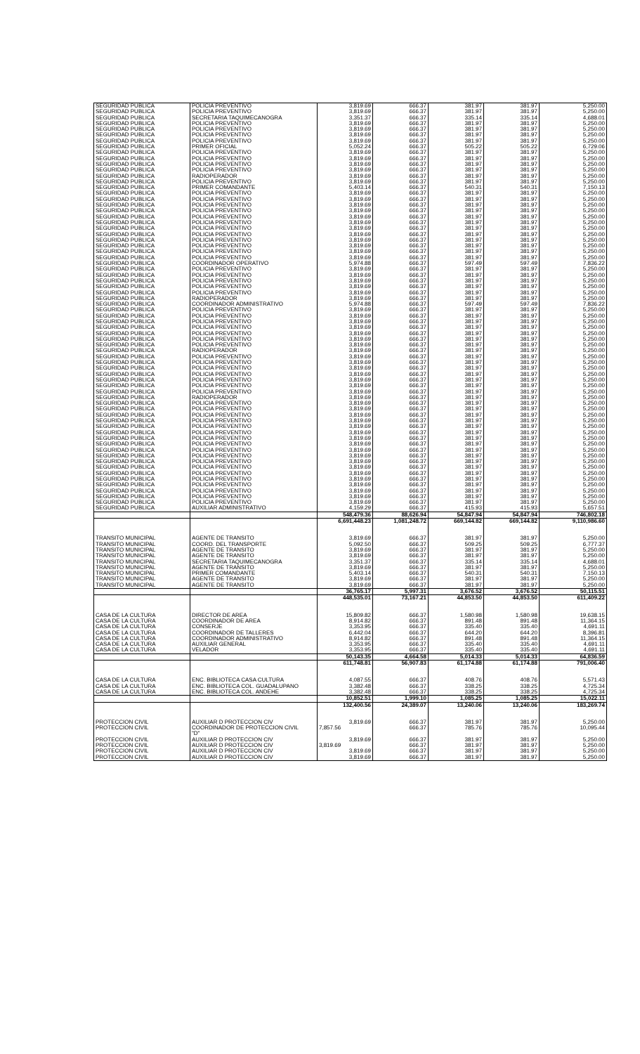| SEGURIDAD PUBLICA | POLICIA PREVENTIVO | 3,819.69 | 666.37 | 381.97 | 381.97 | 5,250.00 |
| SEGURIDAD PUBLICA | POLICIA PREVENTIVO | 3,819.69 | 666.37 | 381.97 | 381.97 | 5,250.00 |
| SEGURIDAD PUBLICA | SECRETARIA TAQUIMECANOGRA | 3,351.37 | 666.37 | 335.14 | 335.14 | 4,688.01 |
| SEGURIDAD PUBLICA | POLICIA PREVENTIVO | 3,819.69 | 666.37 | 381.97 | 381.97 | 5,250.00 |
| SEGURIDAD PUBLICA | POLICIA PREVENTIVO | 3,819.69 | 666.37 | 381.97 | 381.97 | 5,250.00 |
| SEGURIDAD PUBLICA | POLICIA PREVENTIVO | 3,819.69 | 666.37 | 381.97 | 381.97 | 5,250.00 |
| SEGURIDAD PUBLICA | POLICIA PREVENTIVO | 3,819.69 | 666.37 | 381.97 | 381.97 | 5,250.00 |
| SEGURIDAD PUBLICA | PRIMER OFICIAL | 5,052.24 | 666.37 | 505.22 | 505.22 | 6,729.06 |
| SEGURIDAD PUBLICA | POLICIA PREVENTIVO | 3,819.69 | 666.37 | 381.97 | 381.97 | 5,250.00 |
| SEGURIDAD PUBLICA | POLICIA PREVENTIVO | 3,819.69 | 666.37 | 381.97 | 381.97 | 5,250.00 |
| SEGURIDAD PUBLICA | POLICIA PREVENTIVO | 3,819.69 | 666.37 | 381.97 | 381.97 | 5,250.00 |
| SEGURIDAD PUBLICA | POLICIA PREVENTIVO | 3,819.69 | 666.37 | 381.97 | 381.97 | 5,250.00 |
| SEGURIDAD PUBLICA | RADIOPERADOR | 3,819.69 | 666.37 | 381.97 | 381.97 | 5,250.00 |
| SEGURIDAD PUBLICA | POLICIA PREVENTIVO | 3,819.69 | 666.37 | 381.97 | 381.97 | 5,250.00 |
| SEGURIDAD PUBLICA | PRIMER COMANDANTE | 5,403.14 | 666.37 | 540.31 | 540.31 | 7,150.13 |
| SEGURIDAD PUBLICA | POLICIA PREVENTIVO | 3,819.69 | 666.37 | 381.97 | 381.97 | 5,250.00 |
| SEGURIDAD PUBLICA | POLICIA PREVENTIVO | 3,819.69 | 666.37 | 381.97 | 381.97 | 5,250.00 |
| SEGURIDAD PUBLICA | POLICIA PREVENTIVO | 3,819.69 | 666.37 | 381.97 | 381.97 | 5,250.00 |
| SEGURIDAD PUBLICA | POLICIA PREVENTIVO | 3,819.69 | 666.37 | 381.97 | 381.97 | 5,250.00 |
| SEGURIDAD PUBLICA | POLICIA PREVENTIVO | 3,819.69 | 666.37 | 381.97 | 381.97 | 5,250.00 |
| SEGURIDAD PUBLICA | POLICIA PREVENTIVO | 3,819.69 | 666.37 | 381.97 | 381.97 | 5,250.00 |
| SEGURIDAD PUBLICA | POLICIA PREVENTIVO | 3,819.69 | 666.37 | 381.97 | 381.97 | 5,250.00 |
| SEGURIDAD PUBLICA | POLICIA PREVENTIVO | 3,819.69 | 666.37 | 381.97 | 381.97 | 5,250.00 |
| SEGURIDAD PUBLICA | POLICIA PREVENTIVO | 3,819.69 | 666.37 | 381.97 | 381.97 | 5,250.00 |
| SEGURIDAD PUBLICA | POLICIA PREVENTIVO | 3,819.69 | 666.37 | 381.97 | 381.97 | 5,250.00 |
| SEGURIDAD PUBLICA | POLICIA PREVENTIVO | 3,819.69 | 666.37 | 381.97 | 381.97 | 5,250.00 |
| SEGURIDAD PUBLICA | POLICIA PREVENTIVO | 3,819.69 | 666.37 | 381.97 | 381.97 | 5,250.00 |
| SEGURIDAD PUBLICA | COORDINADOR OPERATIVO | 5,974.88 | 666.37 | 597.49 | 597.49 | 7,836.22 |
| SEGURIDAD PUBLICA | POLICIA PREVENTIVO | 3,819.69 | 666.37 | 381.97 | 381.97 | 5,250.00 |
| SEGURIDAD PUBLICA | POLICIA PREVENTIVO | 3,819.69 | 666.37 | 381.97 | 381.97 | 5,250.00 |
| SEGURIDAD PUBLICA | POLICIA PREVENTIVO | 3,819.69 | 666.37 | 381.97 | 381.97 | 5,250.00 |
| SEGURIDAD PUBLICA | POLICIA PREVENTIVO | 3,819.69 | 666.37 | 381.97 | 381.97 | 5,250.00 |
| SEGURIDAD PUBLICA | POLICIA PREVENTIVO | 3,819.69 | 666.37 | 381.97 | 381.97 | 5,250.00 |
| SEGURIDAD PUBLICA | RADIOPERADOR | 3,819.69 | 666.37 | 381.97 | 381.97 | 5,250.00 |
| SEGURIDAD PUBLICA | COORDINADOR ADMINISTRATIVO | 5,974.88 | 666.37 | 597.49 | 597.49 | 7,836.22 |
| SEGURIDAD PUBLICA | POLICIA PREVENTIVO | 3,819.69 | 666.37 | 381.97 | 381.97 | 5,250.00 |
| SEGURIDAD PUBLICA | POLICIA PREVENTIVO | 3,819.69 | 666.37 | 381.97 | 381.97 | 5,250.00 |
| SEGURIDAD PUBLICA | POLICIA PREVENTIVO | 3,819.69 | 666.37 | 381.97 | 381.97 | 5,250.00 |
| SEGURIDAD PUBLICA | POLICIA PREVENTIVO | 3,819.69 | 666.37 | 381.97 | 381.97 | 5,250.00 |
| SEGURIDAD PUBLICA | POLICIA PREVENTIVO | 3,819.69 | 666.37 | 381.97 | 381.97 | 5,250.00 |
| SEGURIDAD PUBLICA | POLICIA PREVENTIVO | 3,819.69 | 666.37 | 381.97 | 381.97 | 5,250.00 |
| SEGURIDAD PUBLICA | POLICIA PREVENTIVO | 3,819.69 | 666.37 | 381.97 | 381.97 | 5,250.00 |
| SEGURIDAD PUBLICA | RADIOPERADOR | 3,819.69 | 666.37 | 381.97 | 381.97 | 5,250.00 |
| SEGURIDAD PUBLICA | POLICIA PREVENTIVO | 3,819.69 | 666.37 | 381.97 | 381.97 | 5,250.00 |
| SEGURIDAD PUBLICA | POLICIA PREVENTIVO | 3,819.69 | 666.37 | 381.97 | 381.97 | 5,250.00 |
| SEGURIDAD PUBLICA | POLICIA PREVENTIVO | 3,819.69 | 666.37 | 381.97 | 381.97 | 5,250.00 |
| SEGURIDAD PUBLICA | POLICIA PREVENTIVO | 3,819.69 | 666.37 | 381.97 | 381.97 | 5,250.00 |
| SEGURIDAD PUBLICA | POLICIA PREVENTIVO | 3,819.69 | 666.37 | 381.97 | 381.97 | 5,250.00 |
| SEGURIDAD PUBLICA | POLICIA PREVENTIVO | 3,819.69 | 666.37 | 381.97 | 381.97 | 5,250.00 |
| SEGURIDAD PUBLICA | POLICIA PREVENTIVO | 3,819.69 | 666.37 | 381.97 | 381.97 | 5,250.00 |
| SEGURIDAD PUBLICA | RADIOPERADOR | 3,819.69 | 666.37 | 381.97 | 381.97 | 5,250.00 |
| SEGURIDAD PUBLICA | POLICIA PREVENTIVO | 3,819.69 | 666.37 | 381.97 | 381.97 | 5,250.00 |
| SEGURIDAD PUBLICA | POLICIA PREVENTIVO | 3,819.69 | 666.37 | 381.97 | 381.97 | 5,250.00 |
| SEGURIDAD PUBLICA | POLICIA PREVENTIVO | 3,819.69 | 666.37 | 381.97 | 381.97 | 5,250.00 |
| SEGURIDAD PUBLICA | POLICIA PREVENTIVO | 3,819.69 | 666.37 | 381.97 | 381.97 | 5,250.00 |
| SEGURIDAD PUBLICA | POLICIA PREVENTIVO | 3,819.69 | 666.37 | 381.97 | 381.97 | 5,250.00 |
| SEGURIDAD PUBLICA | POLICIA PREVENTIVO | 3,819.69 | 666.37 | 381.97 | 381.97 | 5,250.00 |
| SEGURIDAD PUBLICA | POLICIA PREVENTIVO | 3,819.69 | 666.37 | 381.97 | 381.97 | 5,250.00 |
| SEGURIDAD PUBLICA | POLICIA PREVENTIVO | 3,819.69 | 666.37 | 381.97 | 381.97 | 5,250.00 |
| SEGURIDAD PUBLICA | POLICIA PREVENTIVO | 3,819.69 | 666.37 | 381.97 | 381.97 | 5,250.00 |
| SEGURIDAD PUBLICA | POLICIA PREVENTIVO | 3,819.69 | 666.37 | 381.97 | 381.97 | 5,250.00 |
| SEGURIDAD PUBLICA | POLICIA PREVENTIVO | 3,819.69 | 666.37 | 381.97 | 381.97 | 5,250.00 |
| SEGURIDAD PUBLICA | POLICIA PREVENTIVO | 3,819.69 | 666.37 | 381.97 | 381.97 | 5,250.00 |
| SEGURIDAD PUBLICA | POLICIA PREVENTIVO | 3,819.69 | 666.37 | 381.97 | 381.97 | 5,250.00 |
| SEGURIDAD PUBLICA | POLICIA PREVENTIVO | 3,819.69 | 666.37 | 381.97 | 381.97 | 5,250.00 |
| SEGURIDAD PUBLICA | POLICIA PREVENTIVO | 3,819.69 | 666.37 | 381.97 | 381.97 | 5,250.00 |
| SEGURIDAD PUBLICA | POLICIA PREVENTIVO | 3,819.69 | 666.37 | 381.97 | 381.97 | 5,250.00 |
| SEGURIDAD PUBLICA | POLICIA PREVENTIVO | 3,819.69 | 666.37 | 381.97 | 381.97 | 5,250.00 |
| SEGURIDAD PUBLICA | POLICIA PREVENTIVO | 3,819.69 | 666.37 | 381.97 | 381.97 | 5,250.00 |
| SEGURIDAD PUBLICA | AUXILIAR ADMINISTRATIVO | 4,159.29 | 666.37 | 415.93 | 415.93 | 5,657.51 |
| | | 548,479.36 | 88,626.94 | 54,847.94 | 54,847.94 | 746,802.18 |
| | | 6,691,448.23 | 1,081,248.72 | 669,144.82 | 669,144.82 | 9,110,986.60 |
| TRANSITO MUNICIPAL | AGENTE DE TRANSITO | 3,819.69 | 666.37 | 381.97 | 381.97 | 5,250.00 |
| TRANSITO MUNICIPAL | COORD. DEL TRANSPORTE | 5,092.50 | 666.37 | 509.25 | 509.25 | 6,777.37 |
| TRANSITO MUNICIPAL | AGENTE DE TRANSITO | 3,819.69 | 666.37 | 381.97 | 381.97 | 5,250.00 |
| TRANSITO MUNICIPAL | AGENTE DE TRANSITO | 3,819.69 | 666.37 | 381.97 | 381.97 | 5,250.00 |
| TRANSITO MUNICIPAL | SECRETARIA TAQUIMECANOGRA | 3,351.37 | 666.37 | 335.14 | 335.14 | 4,688.01 |
| TRANSITO MUNICIPAL | AGENTE DE TRANSITO | 3,819.69 | 666.37 | 381.97 | 381.97 | 5,250.00 |
| TRANSITO MUNICIPAL | PRIMER COMANDANTE | 5,403.14 | 666.37 | 540.31 | 540.31 | 7,150.13 |
| TRANSITO MUNICIPAL | AGENTE DE TRANSITO | 3,819.69 | 666.37 | 381.97 | 381.97 | 5,250.00 |
| TRANSITO MUNICIPAL | AGENTE DE TRANSITO | 3,819.69 | 666.37 | 381.97 | 381.97 | 5,250.00 |
| | | 36,765.17 | 5,997.31 | 3,676.52 | 3,676.52 | 50,115.51 |
| | | 448,535.01 | 73,167.21 | 44,853.50 | 44,853.50 | 611,409.22 |
| CASA DE LA CULTURA | DIRECTOR DE AREA | 15,809.82 | 666.37 | 1,580.98 | 1,580.98 | 19,638.15 |
| CASA DE LA CULTURA | COORDINADOR DE AREA | 8,914.82 | 666.37 | 891.48 | 891.48 | 11,364.15 |
| CASA DE LA CULTURA | CONSERJE | 3,353.95 | 666.37 | 335.40 | 335.40 | 4,691.11 |
| CASA DE LA CULTURA | COORDINADOR DE TALLERES | 6,442.04 | 666.37 | 644.20 | 644.20 | 8,396.81 |
| CASA DE LA CULTURA | COORDINADOR ADMINISTRATIVO | 8,914.82 | 666.37 | 891.48 | 891.48 | 11,364.15 |
| CASA DE LA CULTURA | AUXILIAR GENERAL | 3,353.95 | 666.37 | 335.40 | 335.40 | 4,691.11 |
| CASA DE LA CULTURA | VELADOR | 3,353.95 | 666.37 | 335.40 | 335.40 | 4,691.11 |
| | | 50,143.35 | 4,664.58 | 5,014.33 | 5,014.33 | 64,836.59 |
| | | 611,748.81 | 56,907.83 | 61,174.88 | 61,174.88 | 791,006.40 |
| CASA DE LA CULTURA | ENC. BIBLIOTECA CASA CULTURA | 4,087.55 | 666.37 | 408.76 | 408.76 | 5,571.43 |
| CASA DE LA CULTURA | ENC. BIBLIOTECA COL. GUADALUPANO | 3,382.48 | 666.37 | 338.25 | 338.25 | 4,725.34 |
| CASA DE LA CULTURA | ENC. BIBLIOTECA COL. ANDEHE | 3,382.48 | 666.37 | 338.25 | 338.25 | 4,725.34 |
| | | 10,852.51 | 1,999.10 | 1,085.25 | 1,085.25 | 15,022.11 |
| | | 132,400.56 | 24,389.07 | 13,240.06 | 13,240.06 | 183,269.74 |
| PROTECCION CIVIL | AUXILIAR D PROTECCION CIV | 3,819.69 | 666.37 | 381.97 | 381.97 | 5,250.00 |
| PROTECCION CIVIL | COORDINADOR DE PROTECCION CIVIL "D" | 7,857.56 | 666.37 | 785.76 | 785.76 | 10,095.44 |
| PROTECCION CIVIL | AUXILIAR D PROTECCION CIV | 3,819.69 | 666.37 | 381.97 | 381.97 | 5,250.00 |
| PROTECCION CIVIL | AUXILIAR D PROTECCION CIV | 3,819.69 | 666.37 | 381.97 | 381.97 | 5,250.00 |
| PROTECCION CIVIL | AUXILIAR D PROTECCION CIV | 3,819.69 | 666.37 | 381.97 | 381.97 | 5,250.00 |
| PROTECCION CIVIL | AUXILIAR D PROTECCION CIV | 3,819.69 | 666.37 | 381.97 | 381.97 | 5,250.00 |